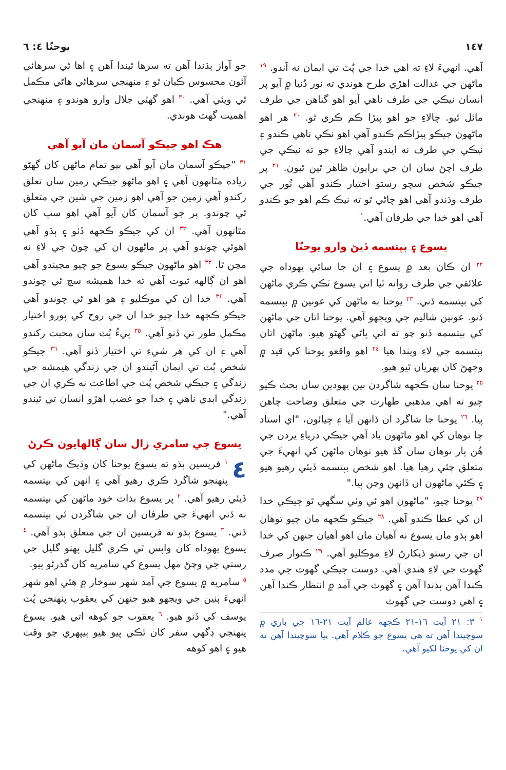١٤٧ يوحنّا ٤: ٦
آهي. انهيءَ لاءِ ته اهي خدا جي پُٽ تي ايمان نه آندو. <sup>١٩</sup> ماڻهن جي عدالت اهڙي طرح هوندي ته نور دُنيا ۾ آيو پر انسان نيڪي جي طرف ناهي آيو اهو گناهن جي طرف مائل ٿيو. چالاءِ جو اهو پيڙا ڪم ڪري ٿو. <sup>٢٠</sup> هر اهو ماڻهون جيڪو پيڙاڪم ڪندو آهي اهو نڪي ناهي ڪندو ۽ نيڪي جي طرف نه ايندو آهي چالاءِ جو ته نيڪي جي طرف اچڻ سان ان جي برايون ظاهر ٿين ٿيون. <sup>٢١</sup> پر جيڪو شخص سچو رستو اختيار ڪندو آهي نُور جي طرف وڌندو آهي اهو چاڻي ٿو ته نيڪ ڪم اهو جو ڪندو آهي اهو خدا جي طرفان آهي.<sup>١</sup>
يسوع ۽ بپتسمه ڏيڻ وارو يوحنّا
<sup>٢٢</sup> ان ڪان بعد ۾ يسوع ۽ ان جا ساٿي يهوداه جي علائقي جي طرف روانه ٿيا اتي يسوع ٽڪي ڪري ماڻهن کي بپتسمه ڏني. <sup>٢٣</sup> يوحنا به ماڻهن کي عونين ۾ بپتسمه ڏنو. عونين شاليم جي ويجهو آهي. يوحنا اتان جي ماڻهن کي بپتسمه ڏنو چو ته اتي پاڻي گهڻو هيو. ماڻهن اتان بپتسمه جي لاءِ ويندا هيا <sup>٢٤</sup> اهو واقعو يوحنا کي قيد ۾ وجهڻ کان پهريان ٿيو هيو.
<sup>٢٥</sup> يوحنا سان ڪجهه شاگردن بين يهودين سان بحث ڪيو چيو ته اهي مذهبي طهارت جي متعلق وضاحت چاهن پيا. <sup>٢٦</sup> يوحنا جا شاگرد ان ڏانهن آيا ۽ چيائون، "اي استاد چا توهان کي اهو ماڻهون ياد آهي جيڪي درياءِ يردن جي هُن پار توهان سان گڏ هيو توهان ماڻهن کي انهيءَ جي متعلق چئي رهيا هيا. اهو شخص بپتسمه ڏيئي رهيو هيو ۽ ڪئي ماڻهون ان ڏانهن وڃن پيا."
<sup>٢٧</sup> يوحنا چيو، "ماڻهون اهو ئي وٺي سگهي ٿو جيڪي خدا ان کي عطا ڪندو آهي. <sup>٢٨</sup> جيڪو ڪجهه مان چيو توهان اهو ٻڌو مان يسوع نه آهيان مان اهو آهيان جنهن کي خدا ان جي رستو ڏيکارڻ لاءِ موڪليو آهي. <sup>٢٩</sup> ڪنوار صرف گهوٽ جي لاءِ هندي آهي. دوست جيڪي گهوٽ جي مدد ڪندا آهن ٻڌندا آهن ۽ گهوٽ جي آمد ۾ انتظار ڪندا آهن ۽ اهي دوست جي گهوٽ
<sup>١</sup> ٣: ٢١ آيت ١٦-٢١ ڪجهه عالم آيت ٢١-١٦ جي باري ۾ سوچيندا آهن ته هي يسوع جو ڪلام آهي. پيا سوچيندا آهن ته ان کي يوحنا لکيو آهي.
جو آواز ٻڌندا آهن ته سرها ٿيندا آهن ۽ اها ئي سرهائي آئون محسوس ڪيان ٿو ۽ منهنجي سرهائي هاڻي مڪمل ٿي ويئي آهي. <sup>٣٠</sup> اهو گهٽي جلال وارو هوندو ۽ منهنجي اهميت گهٽ هوندي.
هڪ اهو جيڪو آسمان مان آيو آهي
<sup>٣١</sup> "جيڪو آسمان مان آيو آهي بيو تمام ماڻهن کان گهڻو زياده مٿانهون آهي ۽ اهو ماڻهو جيڪي زمين سان تعلق رکندو آهي زمين جو آهي اهو زمين جي شين جي متعلق ئي چوندو. پر جو آسمان کان آيو آهي اهو سڀ کان مٿانهون آهي. <sup>٣٢</sup> ان کي جيڪو ڪجهه ڏٺو ۽ ٻڌو آهي اهوئي چوندو آهي پر ماڻهون ان کي چوڻ جي لاءِ نه مڃن ٿا. <sup>٣٣</sup> اهو ماڻهون جيڪو يسوع جو چيو مڃيندو آهي اهو ان ڳالهه ثبوت آهي ته خدا هميشه سچ ئي چوندو آهي. <sup>٣٤</sup> خدا ان کي موڪليو ۽ هو اهو ئي چوندو آهي جيڪو ڪجهه خدا چيو خدا ان جي روح کي پورو اختيار مڪمل طور تي ڏنو آهي. <sup>٣٥</sup> پيءُ پُٽ سان محبت رکندو آهي ۽ ان کي هر شيءِ تي اختيار ڏنو آهي. <sup>٣٦</sup> جيڪو شخص پُٽ تي ايمان آڻيندو ان جي زندگي هيمشه جي زندگي ۽ جيڪي شخص پُٽ جي اطاعت نه ڪري ان جي زندگي ابدي ناهي ۽ خدا جو غضب اهڙو انسان تي ٿيندو آهي."
يسوع جي سامري زال سان ڳالهايون ڪرڻ
٤<sup>١</sup> فريسين ٻڌو ته يسوع يوحنا کان وڌيڪ ماڻهن کي پنهنجو شاگرد ڪري رهيو آهي ۽ انهن کي بپتسمه ڏيئي رهيو آهي. <sup>٢</sup> پر يسوع بذات خود ماڻهن کي بپتسمه نه ڏني انهيءَ جي طرفان ان جي شاگردن ئي بپتسمه ڏني. <sup>٣</sup> يسوع ٻڌو ته فريسين ان جي متعلق ٻڌو آهي. <sup>٤</sup> يسوع يهوداه کان واپس ٿي ڪري گليل پهتو گليل جي رستي جي وچڻ مهل يسوع کي سامريه کان گذرڻو پيو.
<sup>٥</sup> سامريه ۾ يسوع جي آمد شهر سوخار ۾ هئي اهو شهر انهيءَ ٻنين جي ويجهو هيو جنهن کي يعقوب پنهنجي پُٽ يوسف کي ڏنو هيو. <sup>٦</sup> يعقوب جو کوهه اتي هيو. يسوع پنهنجي ڊگهي سفر کان ٿڪي پيو هيو ٻيپهري جو وقت هيو ۽ اهو کوهه